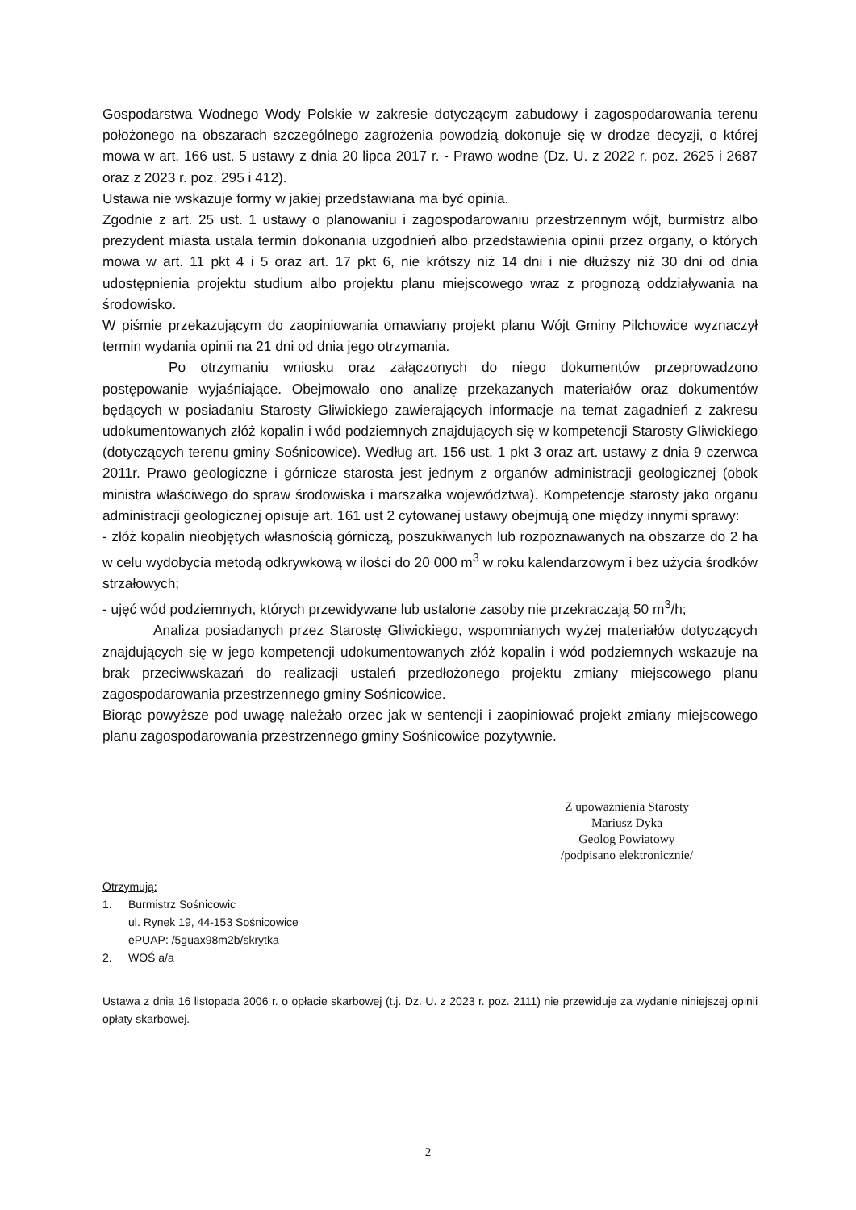Gospodarstwa Wodnego Wody Polskie w zakresie dotyczącym zabudowy i zagospodarowania terenu położonego na obszarach szczególnego zagrożenia powodzią dokonuje się w drodze decyzji, o której mowa w art. 166 ust. 5 ustawy z dnia 20 lipca 2017 r. - Prawo wodne (Dz. U. z 2022 r. poz. 2625 i 2687 oraz z 2023 r. poz. 295 i 412).
Ustawa nie wskazuje formy w jakiej przedstawiana ma być opinia.
Zgodnie z art. 25 ust. 1 ustawy o planowaniu i zagospodarowaniu przestrzennym wójt, burmistrz albo prezydent miasta ustala termin dokonania uzgodnień albo przedstawienia opinii przez organy, o których mowa w art. 11 pkt 4 i 5 oraz art. 17 pkt 6, nie krótszy niż 14 dni i nie dłuższy niż 30 dni od dnia udostępnienia projektu studium albo projektu planu miejscowego wraz z prognozą oddziaływania na środowisko.
W piśmie przekazującym do zaopiniowania omawiany projekt planu Wójt Gminy Pilchowice wyznaczył termin wydania opinii na 21 dni od dnia jego otrzymania.
Po otrzymaniu wniosku oraz załączonych do niego dokumentów przeprowadzono postępowanie wyjaśniające. Obejmowało ono analizę przekazanych materiałów oraz dokumentów będących w posiadaniu Starosty Gliwickiego zawierających informacje na temat zagadnień z zakresu udokumentowanych złóż kopalin i wód podziemnych znajdujących się w kompetencji Starosty Gliwickiego (dotyczących terenu gminy Sośnicowice). Według art. 156 ust. 1 pkt 3 oraz art. ustawy z dnia 9 czerwca 2011r. Prawo geologiczne i górnicze starosta jest jednym z organów administracji geologicznej (obok ministra właściwego do spraw środowiska i marszałka województwa). Kompetencje starosty jako organu administracji geologicznej opisuje art. 161 ust 2 cytowanej ustawy obejmują one między innymi sprawy:
- złóż kopalin nieobjętych własnością górniczą, poszukiwanych lub rozpoznawanych na obszarze do 2 ha w celu wydobycia metodą odkrywkową w ilości do 20 000 m<sup>3</sup> w roku kalendarzowym i bez użycia środków strzałowych;
- ujęć wód podziemnych, których przewidywane lub ustalone zasoby nie przekraczają 50 m<sup>3</sup>/h;
Analiza posiadanych przez Starostę Gliwickiego, wspomnianych wyżej materiałów dotyczących znajdujących się w jego kompetencji udokumentowanych złóż kopalin i wód podziemnych wskazuje na brak przeciwwskazań do realizacji ustaleń przedłożonego projektu zmiany miejscowego planu zagospodarowania przestrzennego gminy Sośnicowice.
Biorąc powyższe pod uwagę należało orzec jak w sentencji i zaopiniować projekt zmiany miejscowego planu zagospodarowania przestrzennego gminy Sośnicowice pozytywnie.
Z upoważnienia Starosty
Mariusz Dyka
Geolog Powiatowy
/podpisano elektronicznie/
Otrzymują:
1. Burmistrz Sośnicowic
ul. Rynek 19, 44-153 Sośnicowice
ePUAP: /5guax98m2b/skrytka
2. WOŚ a/a
Ustawa z dnia 16 listopada 2006 r. o opłacie skarbowej (t.j. Dz. U. z 2023 r. poz. 2111) nie przewiduje za wydanie niniejszej opinii opłaty skarbowej.
2